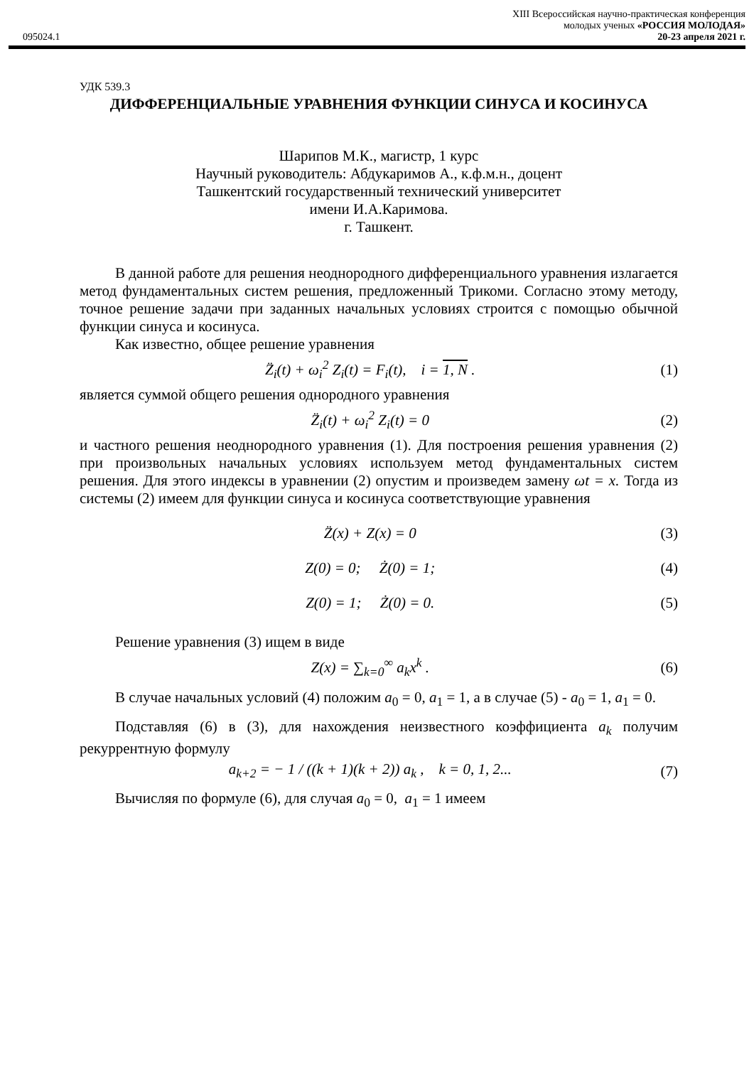XIII Всероссийская научно-практическая конференция
молодых ученых «РОССИЯ МОЛОДАЯ»
095024.1 20-23 апреля 2021 г.
УДК 539.3
ДИФФЕРЕНЦИАЛЬНЫЕ УРАВНЕНИЯ ФУНКЦИИ СИНУСА И КОСИНУСА
Шарипов М.К., магистр, 1 курс
Научный руководитель: Абдукаримов А., к.ф.м.н., доцент
Ташкентский государственный технический университет
имени И.А.Каримова.
г. Ташкент.
В данной работе для решения неоднородного дифференциального уравнения излагается метод фундаментальных систем решения, предложенный Трикоми. Согласно этому методу, точное решение задачи при заданных начальных условиях строится с помощью обычной функции синуса и косинуса.
Как известно, общее решение уравнения
Z̈<sub>i</sub>(t) + ω<sub>i</sub><sup>2</sup> Z<sub>i</sub>(t) = F<sub>i</sub>(t), i = 1, N . (1)
является суммой общего решения однородного уравнения
Z̈<sub>i</sub>(t) + ω<sub>i</sub><sup>2</sup> Z<sub>i</sub>(t) = 0 (2)
и частного решения неоднородного уравнения (1). Для построения решения уравнения (2) при произвольных начальных условиях используем метод фундаментальных систем решения. Для этого индексы в уравнении (2) опустим и произведем замену ωt = x. Тогда из системы (2) имеем для функции синуса и косинуса соответствующие уравнения
Z̈(x) + Z(x) = 0 (3)
Z(0) = 0; Ż(0) = 1; (4)
Z(0) = 1; Ż(0) = 0. (5)
Решение уравнения (3) ищем в виде
Z(x) = ∑<sub>k=0</sub><sup>∞</sup> a<sub>k</sub>x<sup>k</sup> . (6)
В случае начальных условий (4) положим a<sub>0</sub> = 0, a<sub>1</sub> = 1, а в случае (5) - a<sub>0</sub> = 1, a<sub>1</sub> = 0.
Подставляя (6) в (3), для нахождения неизвестного коэффициента a<sub>k</sub> получим рекуррентную формулу
a<sub>k+2</sub> = − 1 / ((k + 1)(k + 2)) a<sub>k</sub> , k = 0, 1, 2... (7)
Вычисляя по формуле (6), для случая a<sub>0</sub> = 0, a<sub>1</sub> = 1 имеем